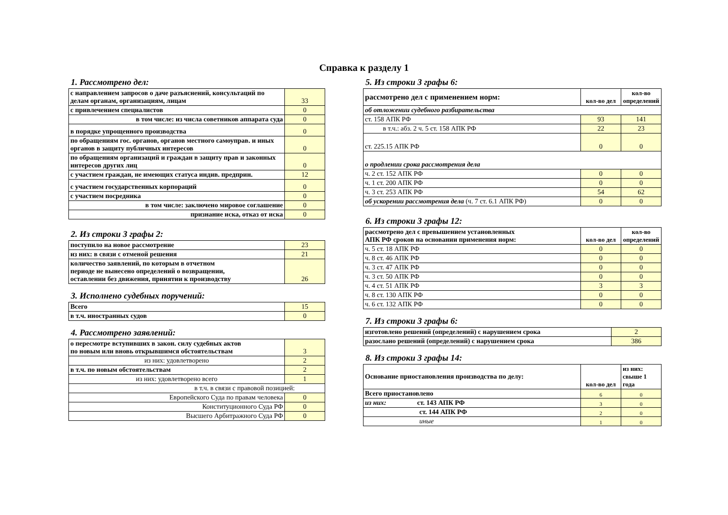Справка к разделу 1
1. Рассмотрено дел:
| с направлением запросов о даче разъяснений, консультаций по делам органам, организациям, лицам | 33 |
| с привлечением специалистов | 0 |
| в том числе: из числа советников аппарата суда | 0 |
| в порядке упрощенного производства | 0 |
| по обращениям гос. органов, органов местного самоуправ. и иных органов в защиту публичных интересов | 0 |
| по обращениям организаций и граждан в защиту прав и законных интересов других лиц | 0 |
| с участием граждан, не имеющих статуса индив. предприн. | 12 |
| с участием государственных корпораций | 0 |
| с участием посредника | 0 |
| в том числе: заключено мировое соглашение | 0 |
| признание иска, отказ от иска | 0 |
2. Из строки 3 графы 2:
| поступило на новое рассмотрение | 23 |
| из них: в связи с отменой решения | 21 |
| количество заявлений, по которым в отчетном периоде не вынесено определений о возвращении, оставлении без движения, принятии к производству | 26 |
3. Исполнено судебных поручений:
| Всего | 15 |
| в т.ч. иностранных судов | 0 |
4. Рассмотрено заявлений:
| о пересмотре вступивших в закон. силу судебных актов по новым или вновь открывшимся обстоятельствам | 3 |
| из них: удовлетворено | 2 |
| в т.ч. по новым обстоятельствам | 2 |
| из них: удовлетворено всего | 1 |
| в т.ч. в связи с правовой позицией: | |
| Европейского Суда по правам человека | 0 |
| Конституционного Суда РФ | 0 |
| Высшего Арбитражного Суда РФ | 0 |
5. Из строки 3 графы 6:
| рассмотрено дел с применением норм: | кол-во дел | кол-во определений |
| об отложении судебного разбирательства | | |
| ст. 158 АПК РФ | 93 | 141 |
| в т.ч.: абз. 2 ч. 5 ст. 158 АПК РФ | 22 | 23 |
| ст. 225.15 АПК РФ | 0 | 0 |
| о продлении срока рассмотрения дела | | |
| ч. 2 ст. 152 АПК РФ | 0 | 0 |
| ч. 1 ст. 200 АПК РФ | 0 | 0 |
| ч. 3 ст. 253 АПК РФ | 54 | 62 |
| об ускорении рассмотрения дела (ч. 7 ст. 6.1 АПК РФ) | 0 | 0 |
6. Из строки 3 графы 12:
| рассмотрено дел с превышением установленных АПК РФ сроков на основании применения норм: | кол-во дел | кол-во определений |
| ч. 5 ст. 18 АПК РФ | 0 | 0 |
| ч. 8 ст. 46 АПК РФ | 0 | 0 |
| ч. 3 ст. 47 АПК РФ | 0 | 0 |
| ч. 3 ст. 50 АПК РФ | 0 | 0 |
| ч. 4 ст. 51 АПК РФ | 3 | 3 |
| ч. 8 ст. 130 АПК РФ | 0 | 0 |
| ч. 6 ст. 132 АПК РФ | 0 | 0 |
7. Из строки 3 графы 6:
| изготовлено решений (определений) с нарушением срока | 2 |
| разослано решений (определений) с нарушением срока | 386 |
8. Из строки 3 графы 14:
| Основание приостановления производства по делу: | кол-во дел | из них: свыше 1 года |
| Всего приостановлено | 6 | 0 |
| из них: ст. 143 АПК РФ | 3 | 0 |
| ст. 144 АПК РФ | 2 | 0 |
| иные | 1 | 0 |